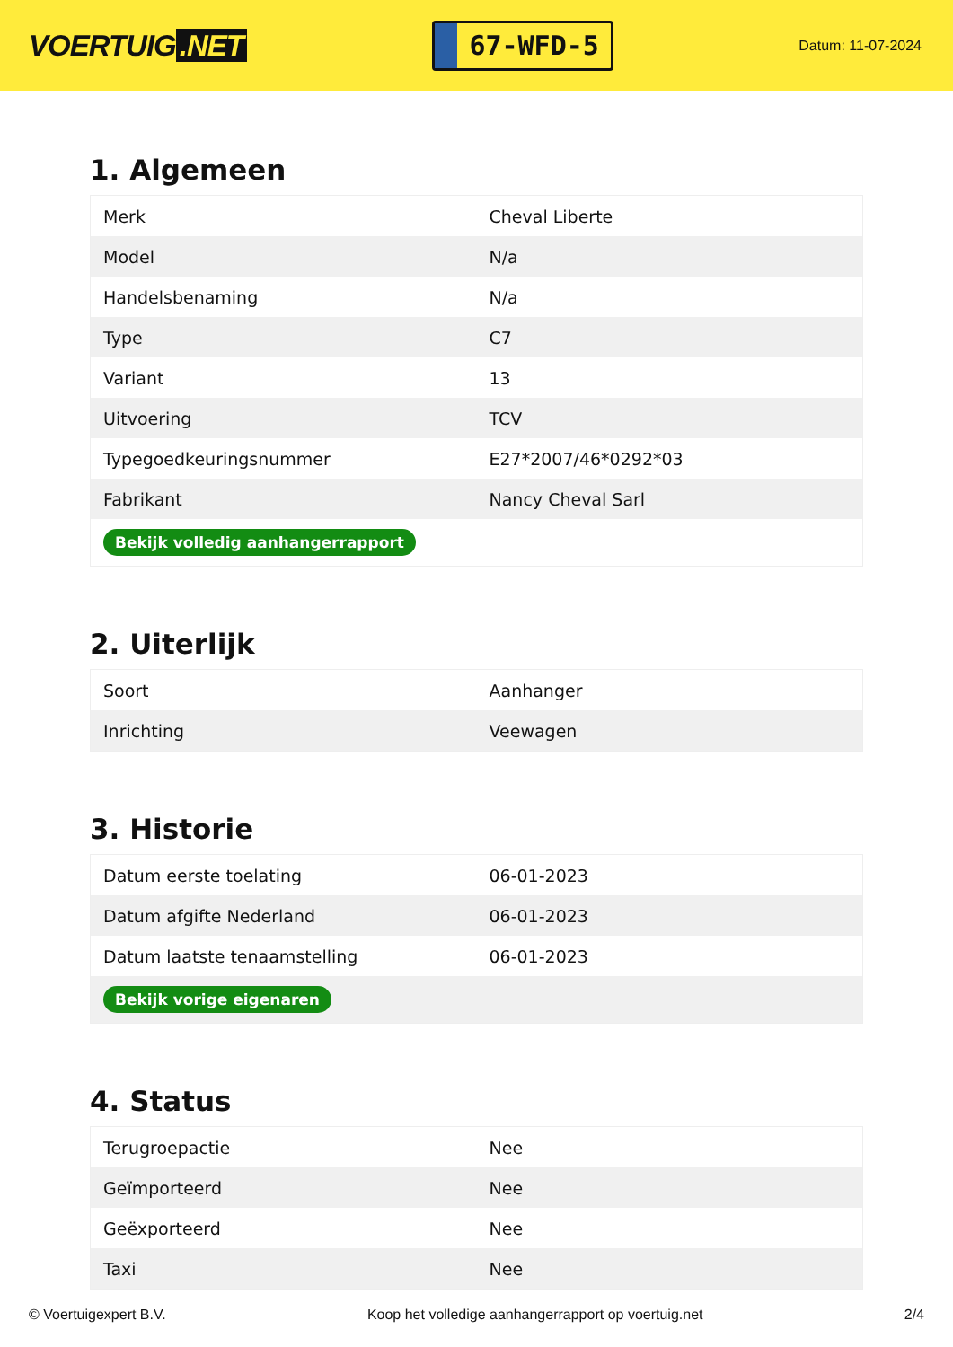VOERTUIG.NET
67-WFD-5
Datum: 11-07-2024
1. Algemeen
| Merk | Cheval Liberte |
| Model | N/a |
| Handelsbenaming | N/a |
| Type | C7 |
| Variant | 13 |
| Uitvoering | TCV |
| Typegoedkeuringsnummer | E27*2007/46*0292*03 |
| Fabrikant | Nancy Cheval Sarl |
| Bekijk volledig aanhangerrapport | |
2. Uiterlijk
| Soort | Aanhanger |
| Inrichting | Veewagen |
3. Historie
| Datum eerste toelating | 06-01-2023 |
| Datum afgifte Nederland | 06-01-2023 |
| Datum laatste tenaamstelling | 06-01-2023 |
| Bekijk vorige eigenaren | |
4. Status
| Terugroepactie | Nee |
| Geïmporteerd | Nee |
| Geëxporteerd | Nee |
| Taxi | Nee |
© Voertuigexpert B.V. Koop het volledige aanhangerrapport op voertuig.net 2/4